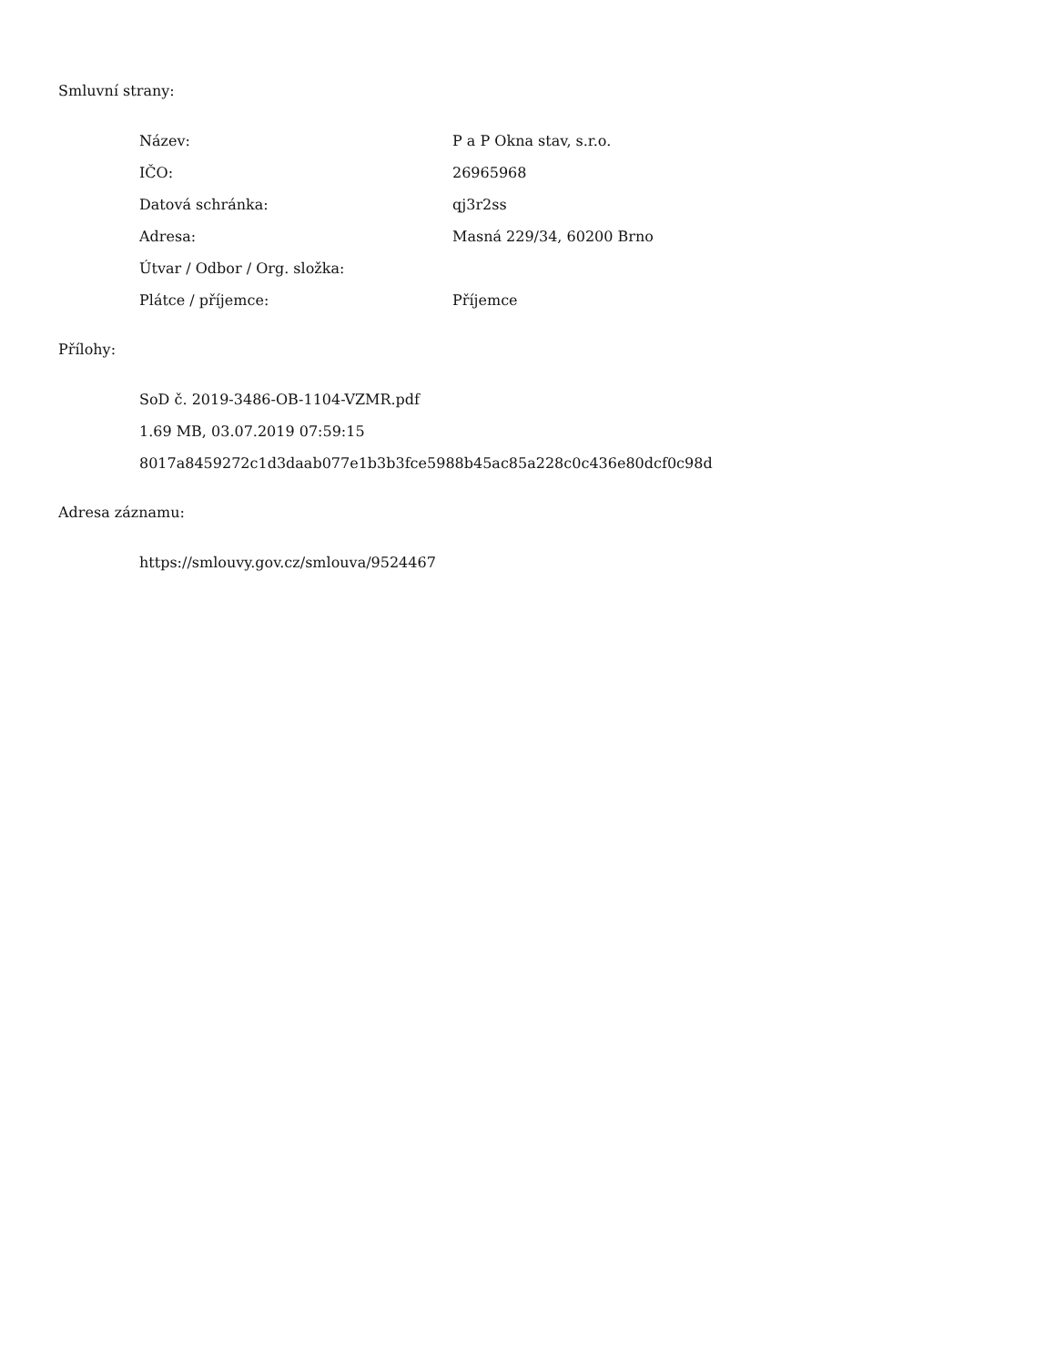Smluvní strany:
| Název: | P a P Okna stav, s.r.o. |
| IČO: | 26965968 |
| Datová schránka: | qj3r2ss |
| Adresa: | Masná 229/34, 60200 Brno |
| Útvar / Odbor / Org. složka: | |
| Plátce / příjemce: | Příjemce |
Přílohy:
SoD č. 2019-3486-OB-1104-VZMR.pdf
1.69 MB, 03.07.2019 07:59:15
8017a8459272c1d3daab077e1b3b3fce5988b45ac85a228c0c436e80dcf0c98d
Adresa záznamu:
https://smlouvy.gov.cz/smlouva/9524467